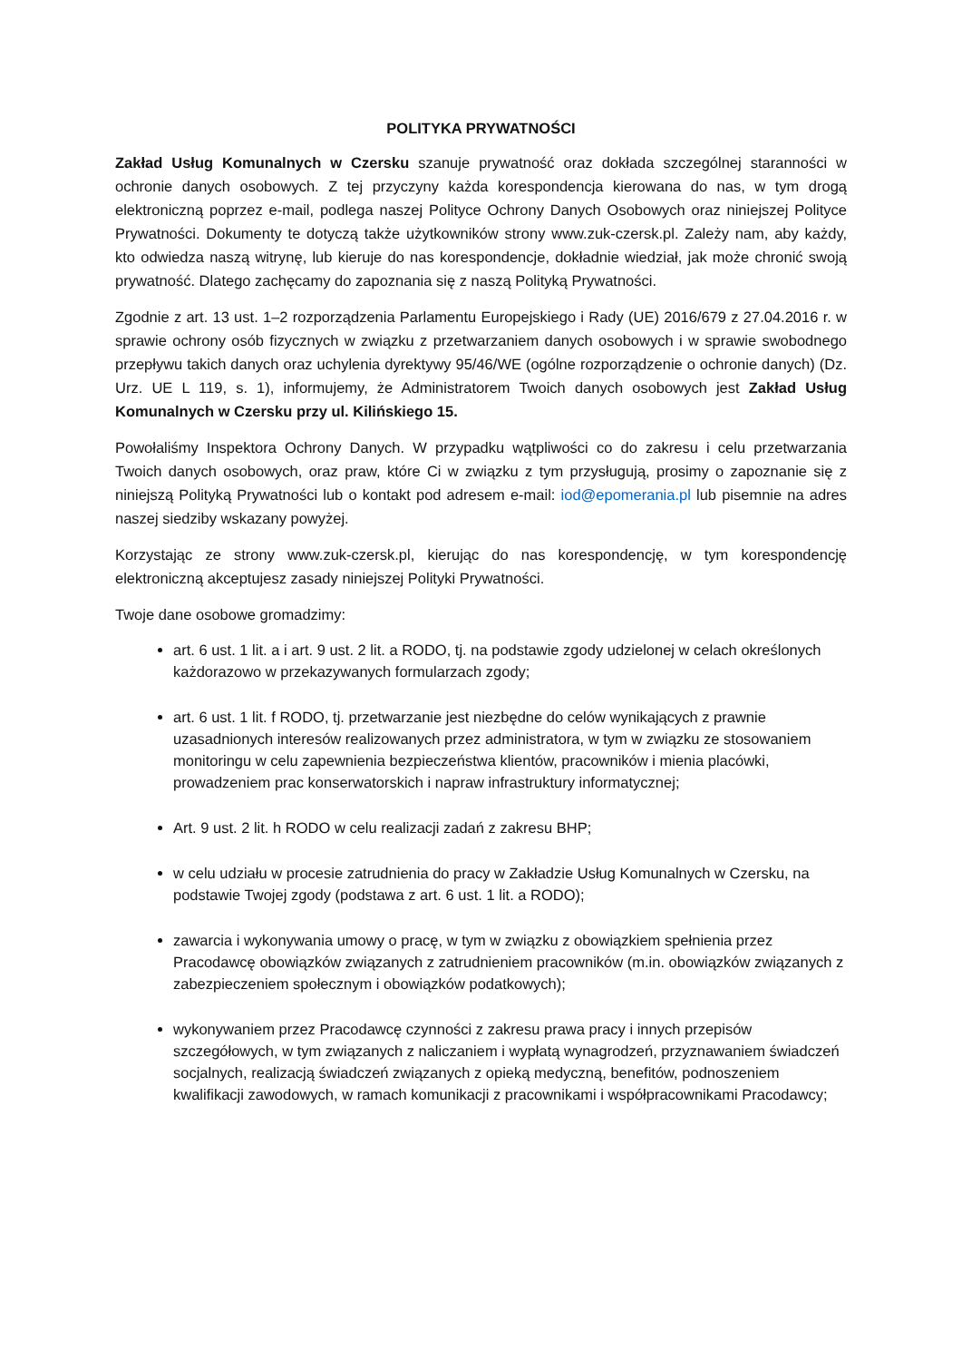POLITYKA PRYWATNOŚCI
Zakład Usług Komunalnych w Czersku szanuje prywatność oraz dokłada szczególnej staranności w ochronie danych osobowych. Z tej przyczyny każda korespondencja kierowana do nas, w tym drogą elektroniczną poprzez e-mail, podlega naszej Polityce Ochrony Danych Osobowych oraz niniejszej Polityce Prywatności. Dokumenty te dotyczą także użytkowników strony www.zuk-czersk.pl. Zależy nam, aby każdy, kto odwiedza naszą witrynę, lub kieruje do nas korespondencje, dokładnie wiedział, jak może chronić swoją prywatność. Dlatego zachęcamy do zapoznania się z naszą Polityką Prywatności.
Zgodnie z art. 13 ust. 1–2 rozporządzenia Parlamentu Europejskiego i Rady (UE) 2016/679 z 27.04.2016 r. w sprawie ochrony osób fizycznych w związku z przetwarzaniem danych osobowych i w sprawie swobodnego przepływu takich danych oraz uchylenia dyrektywy 95/46/WE (ogólne rozporządzenie o ochronie danych) (Dz. Urz. UE L 119, s. 1), informujemy, że Administratorem Twoich danych osobowych jest Zakład Usług Komunalnych w Czersku przy ul. Kilińskiego 15.
Powołaliśmy Inspektora Ochrony Danych. W przypadku wątpliwości co do zakresu i celu przetwarzania Twoich danych osobowych, oraz praw, które Ci w związku z tym przysługują, prosimy o zapoznanie się z niniejszą Polityką Prywatności lub o kontakt pod adresem e-mail: iod@epomerania.pl lub pisemnie na adres naszej siedziby wskazany powyżej.
Korzystając ze strony www.zuk-czersk.pl, kierując do nas korespondencję, w tym korespondencję elektroniczną akceptujesz zasady niniejszej Polityki Prywatności.
Twoje dane osobowe gromadzimy:
art. 6 ust. 1 lit. a i art. 9 ust. 2 lit. a RODO, tj. na podstawie zgody udzielonej w celach określonych każdorazowo w przekazywanych formularzach zgody;
art. 6 ust. 1 lit. f RODO, tj. przetwarzanie jest niezbędne do celów wynikających z prawnie uzasadnionych interesów realizowanych przez administratora, w tym w związku ze stosowaniem monitoringu w celu zapewnienia bezpieczeństwa klientów, pracowników i mienia placówki, prowadzeniem prac konserwatorskich i napraw infrastruktury informatycznej;
Art. 9 ust. 2 lit. h RODO w celu realizacji zadań z zakresu BHP;
w celu udziału w procesie zatrudnienia do pracy w Zakładzie Usług Komunalnych w Czersku, na podstawie Twojej zgody (podstawa z art. 6 ust. 1 lit. a RODO);
zawarcia i wykonywania umowy o pracę, w tym w związku z obowiązkiem spełnienia przez Pracodawcę obowiązków związanych z zatrudnieniem pracowników (m.in. obowiązków związanych z zabezpieczeniem społecznym i obowiązków podatkowych);
wykonywaniem przez Pracodawcę czynności z zakresu prawa pracy i innych przepisów szczegółowych, w tym związanych z naliczaniem i wypłatą wynagrodzeń, przyznawaniem świadczeń socjalnych, realizacją świadczeń związanych z opieką medyczną, benefitów, podnoszeniem kwalifikacji zawodowych, w ramach komunikacji z pracownikami i współpracownikami Pracodawcy;